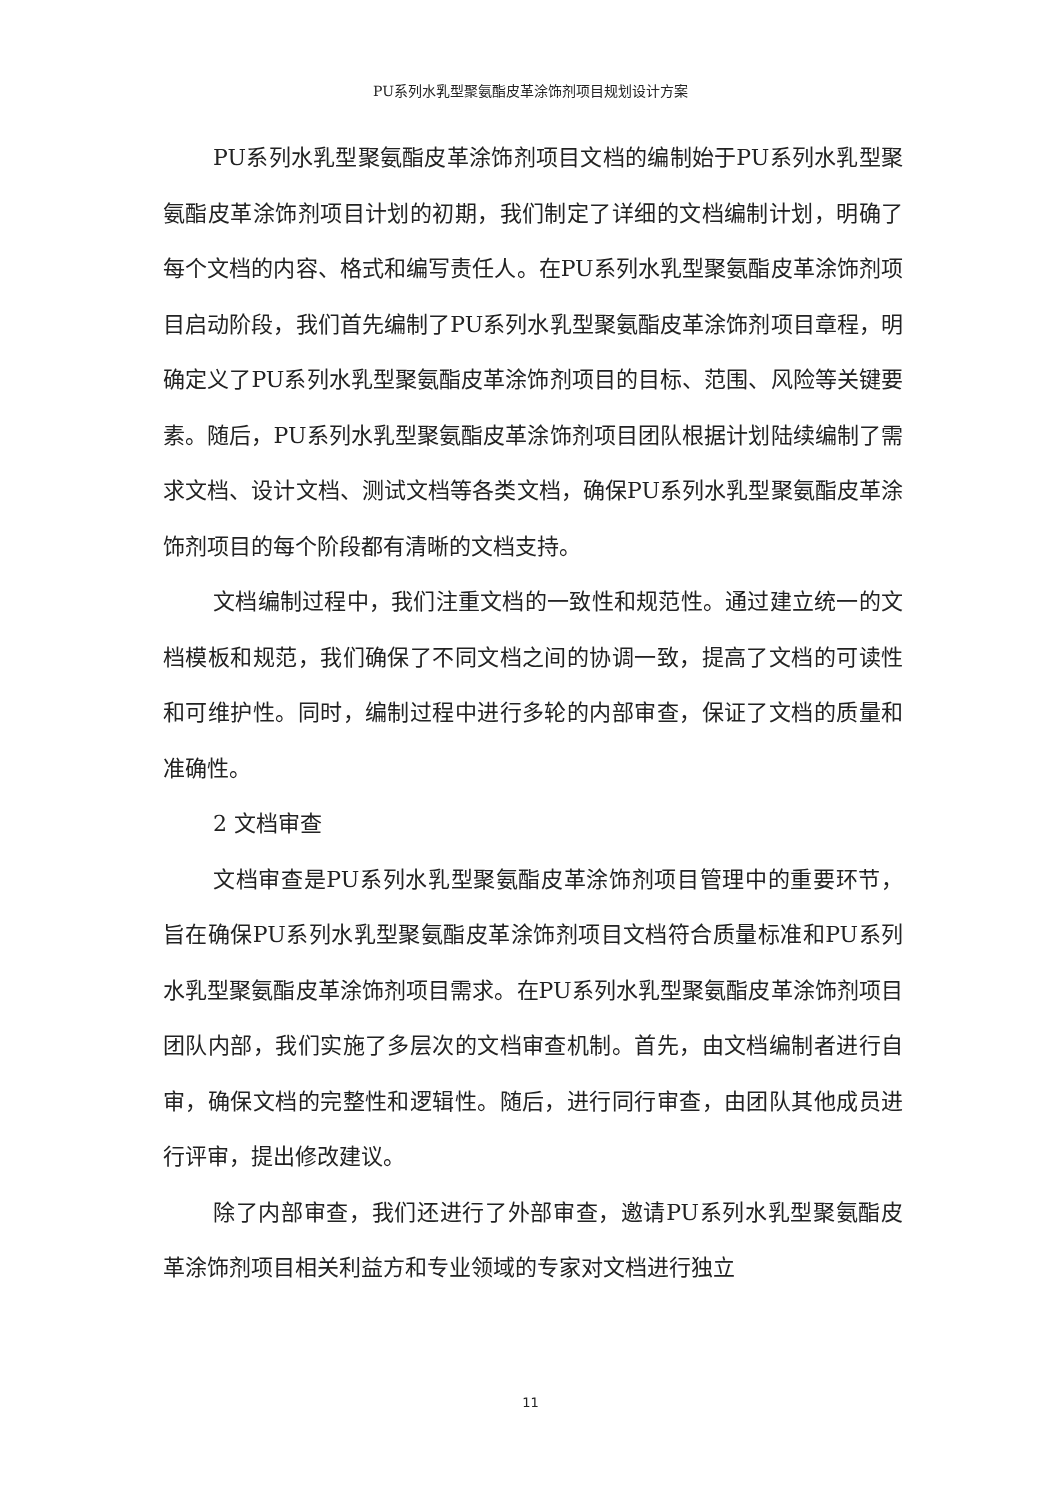PU系列水乳型聚氨酯皮革涂饰剂项目规划设计方案
PU系列水乳型聚氨酯皮革涂饰剂项目文档的编制始于PU系列水乳型聚氨酯皮革涂饰剂项目计划的初期，我们制定了详细的文档编制计划，明确了每个文档的内容、格式和编写责任人。在PU系列水乳型聚氨酯皮革涂饰剂项目启动阶段，我们首先编制了PU系列水乳型聚氨酯皮革涂饰剂项目章程，明确定义了PU系列水乳型聚氨酯皮革涂饰剂项目的目标、范围、风险等关键要素。随后，PU系列水乳型聚氨酯皮革涂饰剂项目团队根据计划陆续编制了需求文档、设计文档、测试文档等各类文档，确保PU系列水乳型聚氨酯皮革涂饰剂项目的每个阶段都有清晰的文档支持。
文档编制过程中，我们注重文档的一致性和规范性。通过建立统一的文档模板和规范，我们确保了不同文档之间的协调一致，提高了文档的可读性和可维护性。同时，编制过程中进行多轮的内部审查，保证了文档的质量和准确性。
2 文档审查
文档审查是PU系列水乳型聚氨酯皮革涂饰剂项目管理中的重要环节，旨在确保PU系列水乳型聚氨酯皮革涂饰剂项目文档符合质量标准和PU系列水乳型聚氨酯皮革涂饰剂项目需求。在PU系列水乳型聚氨酯皮革涂饰剂项目团队内部，我们实施了多层次的文档审查机制。首先，由文档编制者进行自审，确保文档的完整性和逻辑性。随后，进行同行审查，由团队其他成员进行评审，提出修改建议。
除了内部审查，我们还进行了外部审查，邀请PU系列水乳型聚氨酯皮革涂饰剂项目相关利益方和专业领域的专家对文档进行独立
11